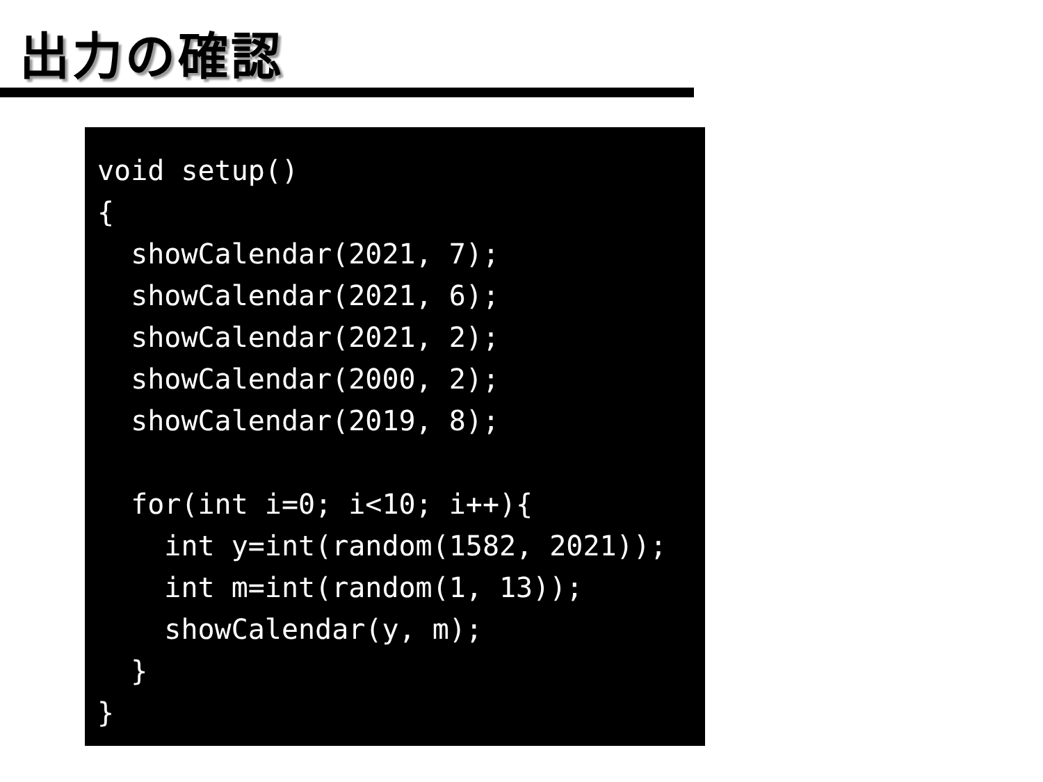出力の確認
void setup()
{
  showCalendar(2021, 7);
  showCalendar(2021, 6);
  showCalendar(2021, 2);
  showCalendar(2000, 2);
  showCalendar(2019, 8);

  for(int i=0; i<10; i++){
    int y=int(random(1582, 2021));
    int m=int(random(1, 13));
    showCalendar(y, m);
  }
}